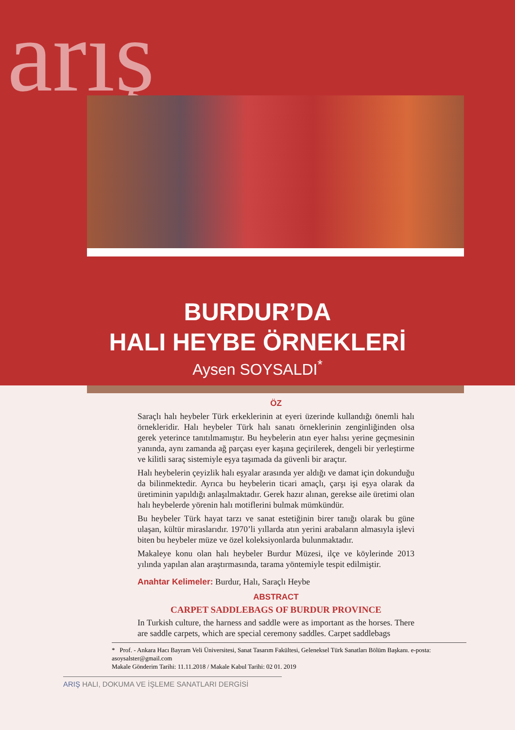arış
BURDUR’DA
HALI HEYBE ÖRNEKLERİ
Aysen SOYSALDI<sup>*</sup>
ÖZ
Saraçlı halı heybeler Türk erkeklerinin at eyeri üzerinde kullandığı önemli halı örnekleridir. Halı heybeler Türk halı sanatı örneklerinin zenginliğinden olsa gerek yeterince tanıtılmamıştır. Bu heybelerin atın eyer halısı yerine geçmesinin yanında, aynı zamanda ağ parçası eyer kaşına geçirilerek, dengeli bir yerleştirme ve kilitli saraç sistemiyle eşya taşımada da güvenli bir araçtır.
Halı heybelerin çeyizlik halı eşyalar arasında yer aldığı ve damat için dokunduğu da bilinmektedir. Ayrıca bu heybelerin ticari amaçlı, çarşı işi eşya olarak da üretiminin yapıldığı anlaşılmaktadır. Gerek hazır alınan, gerekse aile üretimi olan halı heybelerde yörenin halı motiflerini bulmak mümkündür.
Bu heybeler Türk hayat tarzı ve sanat estetiğinin birer tanığı olarak bu güne ulaşan, kültür miraslarıdır. 1970’li yıllarda atın yerini arabaların almasıyla işlevi biten bu heybeler müze ve özel koleksiyonlarda bulunmaktadır.
Makaleye konu olan halı heybeler Burdur Müzesi, ilçe ve köylerinde 2013 yılında yapılan alan araştırmasında, tarama yöntemiyle tespit edilmiştir.
Anahtar Kelimeler: Burdur, Halı, Saraçlı Heybe
ABSTRACT
CARPET SADDLEBAGS OF BURDUR PROVINCE
In Turkish culture, the harness and saddle were as important as the horses. There are saddle carpets, which are special ceremony saddles. Carpet saddlebags
* Prof. - Ankara Hacı Bayram Veli Üniversitesi, Sanat Tasarım Fakültesi, Geleneksel Türk Sanatları Bölüm Başkanı. e-posta: asoysalster@gmail.com
Makale Gönderim Tarihi: 11.11.2018 / Makale Kabul Tarihi: 02 01. 2019
ARIŞ HALI, DOKUMA VE İŞLEME SANATLARI DERGİSİ